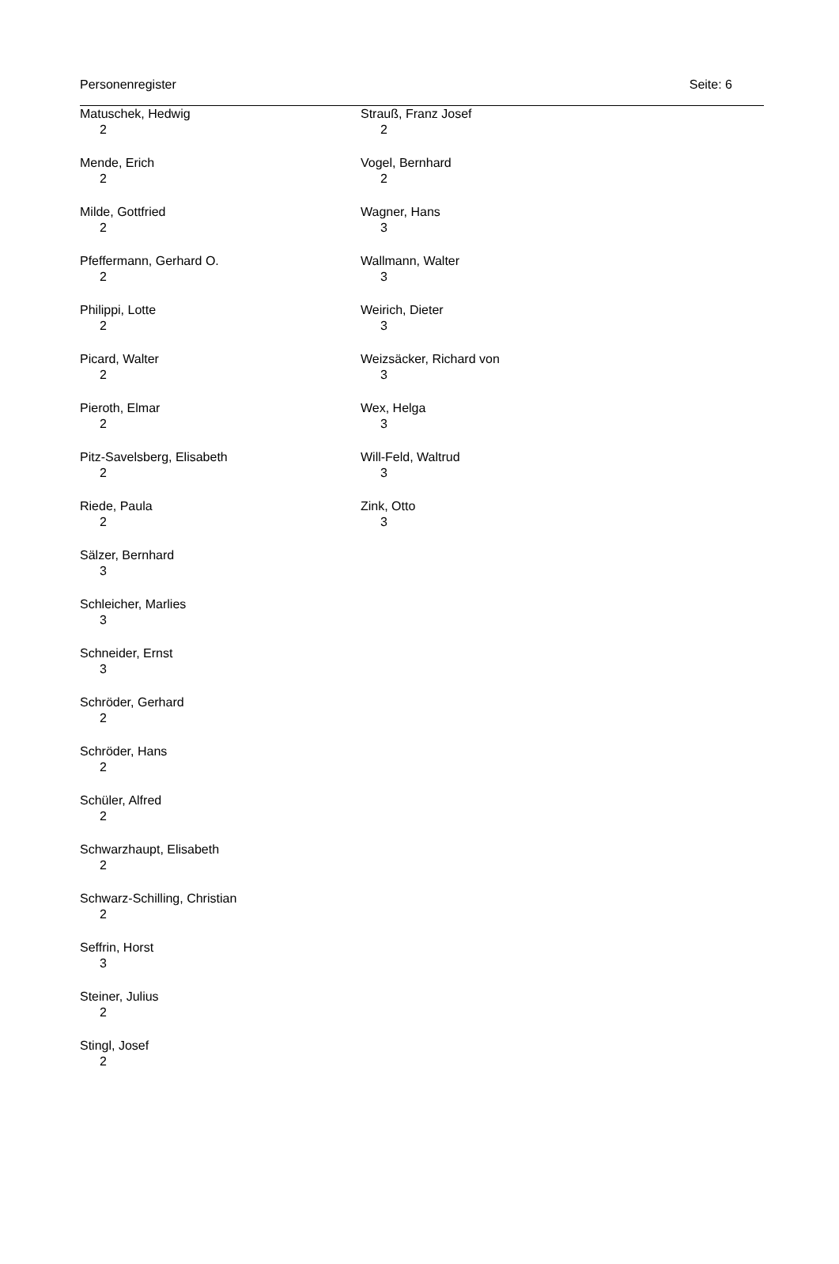Personenregister Seite: 6
Matuschek, Hedwig
2
Mende, Erich
2
Milde, Gottfried
2
Pfeffermann, Gerhard O.
2
Philippi, Lotte
2
Picard, Walter
2
Pieroth, Elmar
2
Pitz-Savelsberg, Elisabeth
2
Riede, Paula
2
Sälzer, Bernhard
3
Schleicher, Marlies
3
Schneider, Ernst
3
Schröder, Gerhard
2
Schröder, Hans
2
Schüler, Alfred
2
Schwarzhaupt, Elisabeth
2
Schwarz-Schilling, Christian
2
Seffrin, Horst
3
Steiner, Julius
2
Stingl, Josef
2
Strauß, Franz Josef
2
Vogel, Bernhard
2
Wagner, Hans
3
Wallmann, Walter
3
Weirich, Dieter
3
Weizsäcker, Richard von
3
Wex, Helga
3
Will-Feld, Waltrud
3
Zink, Otto
3